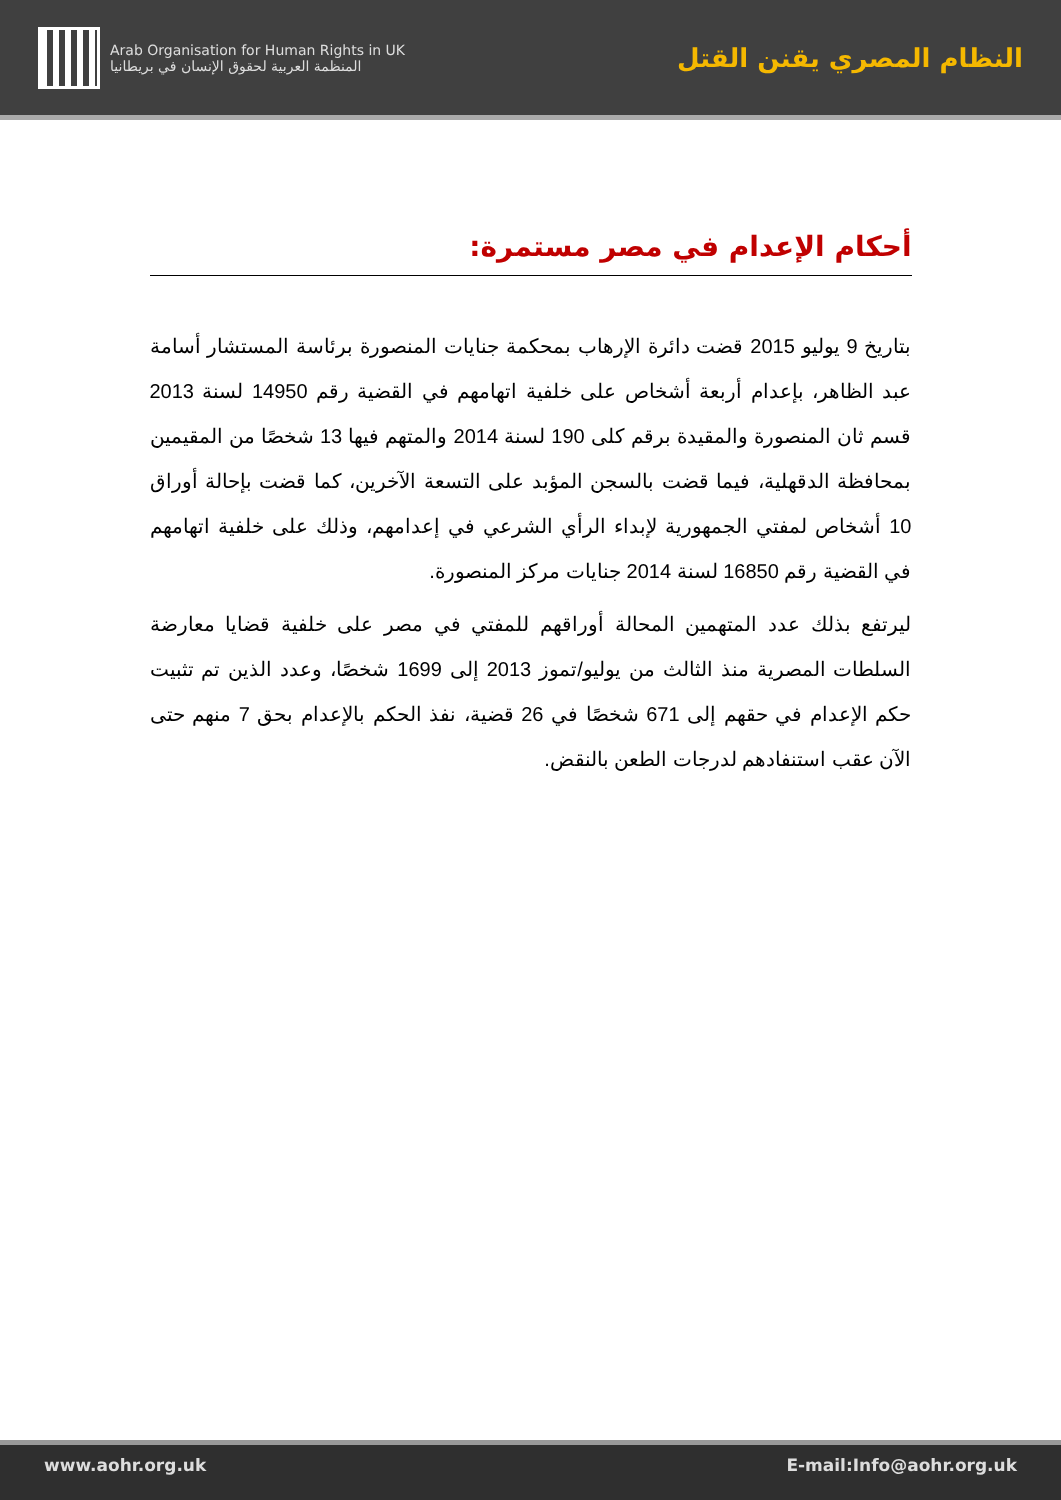Arab Organisation for Human Rights in UK
المنظمة العربية لحقوق الإنسان في بريطانيا
النظام المصري يقنن القتل
أحكام الإعدام في مصر مستمرة:
بتاريخ 9 يوليو 2015 قضت دائرة الإرهاب بمحكمة جنايات المنصورة برئاسة المستشار أسامة عبد الظاهر، بإعدام أربعة أشخاص على خلفية اتهامهم في القضية رقم 14950 لسنة 2013 قسم ثان المنصورة والمقيدة برقم كلى 190 لسنة 2014 والمتهم فيها 13 شخصًا من المقيمين بمحافظة الدقهلية، فيما قضت بالسجن المؤبد على التسعة الآخرين، كما قضت بإحالة أوراق 10 أشخاص لمفتي الجمهورية لإبداء الرأي الشرعي في إعدامهم، وذلك على خلفية اتهامهم في القضية رقم 16850 لسنة 2014 جنايات مركز المنصورة.
ليرتفع بذلك عدد المتهمين المحالة أوراقهم للمفتي في مصر على خلفية قضايا معارضة السلطات المصرية منذ الثالث من يوليو/تموز 2013 إلى 1699 شخصًا، وعدد الذين تم تثبيت حكم الإعدام في حقهم إلى 671 شخصًا في 26 قضية، نفذ الحكم بالإعدام بحق 7 منهم حتى الآن عقب استنفادهم لدرجات الطعن بالنقض.
www.aohr.org.uk E-mail:Info@aohr.org.uk